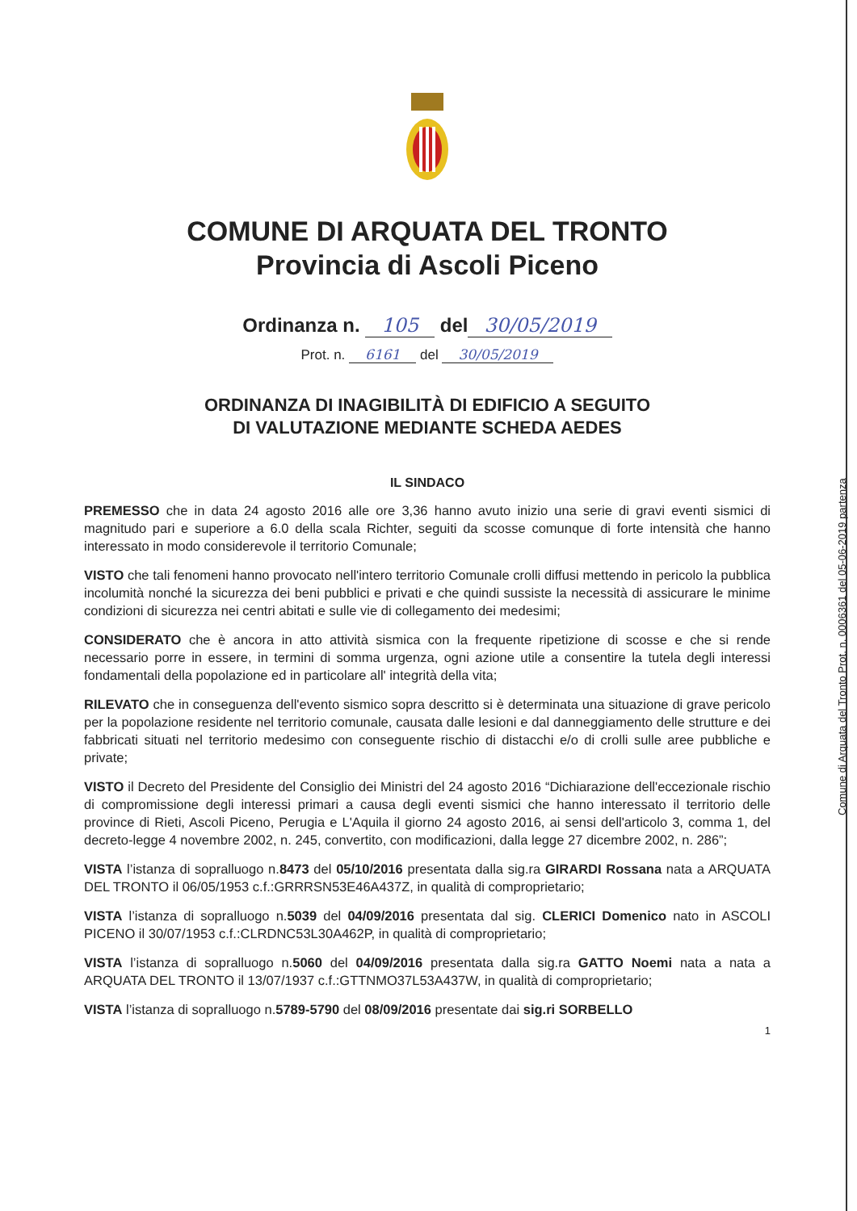COMUNE DI ARQUATA DEL TRONTO
Provincia di Ascoli Piceno
Ordinanza n. 105 del 30/05/2019
Prot. n. 6161 del 30/05/2019
ORDINANZA DI INAGIBILITÀ DI EDIFICIO A SEGUITO
DI VALUTAZIONE MEDIANTE SCHEDA AEDES
IL SINDACO
PREMESSO che in data 24 agosto 2016 alle ore 3,36 hanno avuto inizio una serie di gravi eventi sismici di magnitudo pari e superiore a 6.0 della scala Richter, seguiti da scosse comunque di forte intensità che hanno interessato in modo considerevole il territorio Comunale;
VISTO che tali fenomeni hanno provocato nell'intero territorio Comunale crolli diffusi mettendo in pericolo la pubblica incolumità nonché la sicurezza dei beni pubblici e privati e che quindi sussiste la necessità di assicurare le minime condizioni di sicurezza nei centri abitati e sulle vie di collegamento dei medesimi;
CONSIDERATO che è ancora in atto attività sismica con la frequente ripetizione di scosse e che si rende necessario porre in essere, in termini di somma urgenza, ogni azione utile a consentire la tutela degli interessi fondamentali della popolazione ed in particolare all' integrità della vita;
RILEVATO che in conseguenza dell'evento sismico sopra descritto si è determinata una situazione di grave pericolo per la popolazione residente nel territorio comunale, causata dalle lesioni e dal danneggiamento delle strutture e dei fabbricati situati nel territorio medesimo con conseguente rischio di distacchi e/o di crolli sulle aree pubbliche e private;
VISTO il Decreto del Presidente del Consiglio dei Ministri del 24 agosto 2016 “Dichiarazione dell'eccezionale rischio di compromissione degli interessi primari a causa degli eventi sismici che hanno interessato il territorio delle province di Rieti, Ascoli Piceno, Perugia e L'Aquila il giorno 24 agosto 2016, ai sensi dell'articolo 3, comma 1, del decreto-legge 4 novembre 2002, n. 245, convertito, con modificazioni, dalla legge 27 dicembre 2002, n. 286”;
VISTA l’istanza di sopralluogo n.8473 del 05/10/2016 presentata dalla sig.ra GIRARDI Rossana nata a ARQUATA DEL TRONTO il 06/05/1953 c.f.:GRRRSN53E46A437Z, in qualità di comproprietario;
VISTA l’istanza di sopralluogo n.5039 del 04/09/2016 presentata dal sig. CLERICI Domenico nato in ASCOLI PICENO il 30/07/1953 c.f.:CLRDNC53L30A462P, in qualità di comproprietario;
VISTA l’istanza di sopralluogo n.5060 del 04/09/2016 presentata dalla sig.ra GATTO Noemi nata a nata a ARQUATA DEL TRONTO il 13/07/1937 c.f.:GTTNMO37L53A437W, in qualità di comproprietario;
VISTA l’istanza di sopralluogo n.5789-5790 del 08/09/2016 presentate dai sig.ri SORBELLO
1
Comune di Arquata del Tronto Prot. n. 0006361 del 05-06-2019 partenza